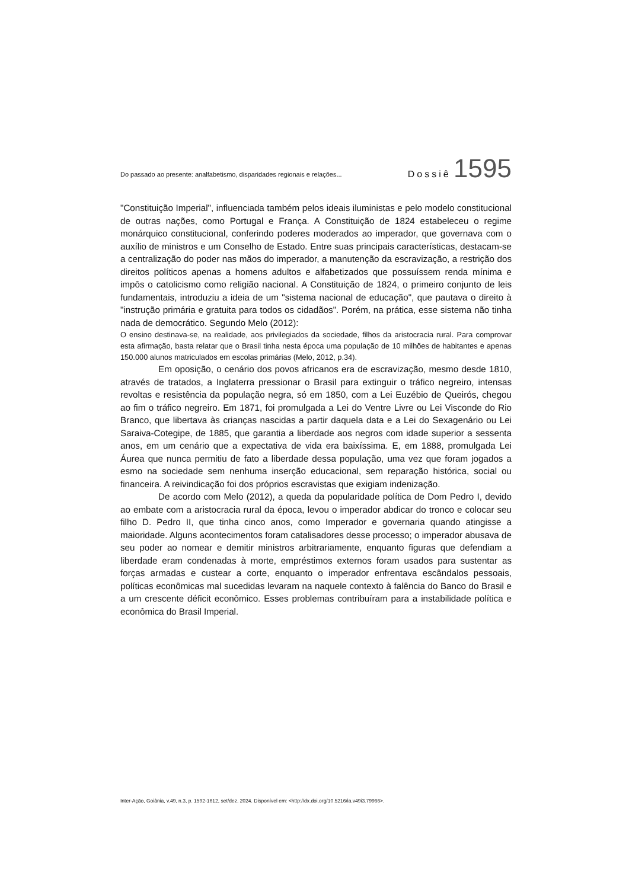Do passado ao presente: analfabetismo, disparidades regionais e relações... Dossiê 1595
"Constituição Imperial", influenciada também pelos ideais iluministas e pelo modelo constitucional de outras nações, como Portugal e França. A Constituição de 1824 estabeleceu o regime monárquico constitucional, conferindo poderes moderados ao imperador, que governava com o auxílio de ministros e um Conselho de Estado. Entre suas principais características, destacam-se a centralização do poder nas mãos do imperador, a manutenção da escravização, a restrição dos direitos políticos apenas a homens adultos e alfabetizados que possuíssem renda mínima e impôs o catolicismo como religião nacional. A Constituição de 1824, o primeiro conjunto de leis fundamentais, introduziu a ideia de um "sistema nacional de educação", que pautava o direito à "instrução primária e gratuita para todos os cidadãos". Porém, na prática, esse sistema não tinha nada de democrático. Segundo Melo (2012):
O ensino destinava-se, na realidade, aos privilegiados da sociedade, filhos da aristocracia rural. Para comprovar esta afirmação, basta relatar que o Brasil tinha nesta época uma população de 10 milhões de habitantes e apenas 150.000 alunos matriculados em escolas primárias (Melo, 2012, p.34).
Em oposição, o cenário dos povos africanos era de escravização, mesmo desde 1810, através de tratados, a Inglaterra pressionar o Brasil para extinguir o tráfico negreiro, intensas revoltas e resistência da população negra, só em 1850, com a Lei Euzébio de Queirós, chegou ao fim o tráfico negreiro. Em 1871, foi promulgada a Lei do Ventre Livre ou Lei Visconde do Rio Branco, que libertava às crianças nascidas a partir daquela data e a Lei do Sexagenário ou Lei Saraiva-Cotegipe, de 1885, que garantia a liberdade aos negros com idade superior a sessenta anos, em um cenário que a expectativa de vida era baixíssima. E, em 1888, promulgada Lei Áurea que nunca permitiu de fato a liberdade dessa população, uma vez que foram jogados a esmo na sociedade sem nenhuma inserção educacional, sem reparação histórica, social ou financeira. A reivindicação foi dos próprios escravistas que exigiam indenização.
De acordo com Melo (2012), a queda da popularidade política de Dom Pedro I, devido ao embate com a aristocracia rural da época, levou o imperador abdicar do tronco e colocar seu filho D. Pedro II, que tinha cinco anos, como Imperador e governaria quando atingisse a maioridade. Alguns acontecimentos foram catalisadores desse processo; o imperador abusava de seu poder ao nomear e demitir ministros arbitrariamente, enquanto figuras que defendiam a liberdade eram condenadas à morte, empréstimos externos foram usados para sustentar as forças armadas e custear a corte, enquanto o imperador enfrentava escândalos pessoais, políticas econômicas mal sucedidas levaram na naquele contexto à falência do Banco do Brasil e a um crescente déficit econômico. Esses problemas contribuíram para a instabilidade política e econômica do Brasil Imperial.
Inter-Ação, Goiânia, v.49, n.3, p. 1592-1612, set/dez. 2024. Disponível em: <http://dx.doi.org/10.5216/ia.v49i3.79966>.